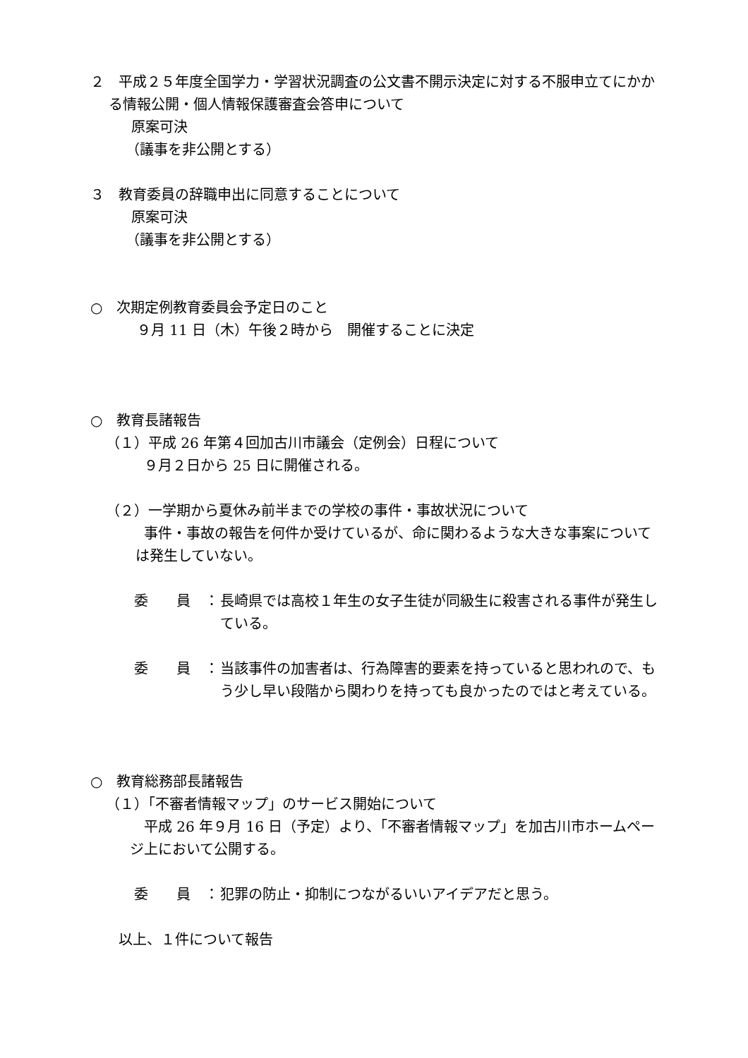２　平成２５年度全国学力・学習状況調査の公文書不開示決定に対する不服申立てにかかる情報公開・個人情報保護審査会答申について
原案可決
（議事を非公開とする）
３　教育委員の辞職申出に同意することについて
原案可決
（議事を非公開とする）
○　次期定例教育委員会予定日のこと
９月 11 日（木）午後２時から　開催することに決定
○　教育長諸報告
（１）平成 26 年第４回加古川市議会（定例会）日程について
９月２日から 25 日に開催される。
（２）一学期から夏休み前半までの学校の事件・事故状況について
事件・事故の報告を何件か受けているが、命に関わるような大きな事案については発生していない。
委　　員　： 長崎県では高校１年生の女子生徒が同級生に殺害される事件が発生している。
委　　員　： 当該事件の加害者は、行為障害的要素を持っていると思われので、もう少し早い段階から関わりを持っても良かったのではと考えている。
○　教育総務部長諸報告
（１）「不審者情報マップ」のサービス開始について
平成 26 年９月 16 日（予定）より、「不審者情報マップ」を加古川市ホームページ上において公開する。
委　　員　： 犯罪の防止・抑制につながるいいアイデアだと思う。
以上、１件について報告